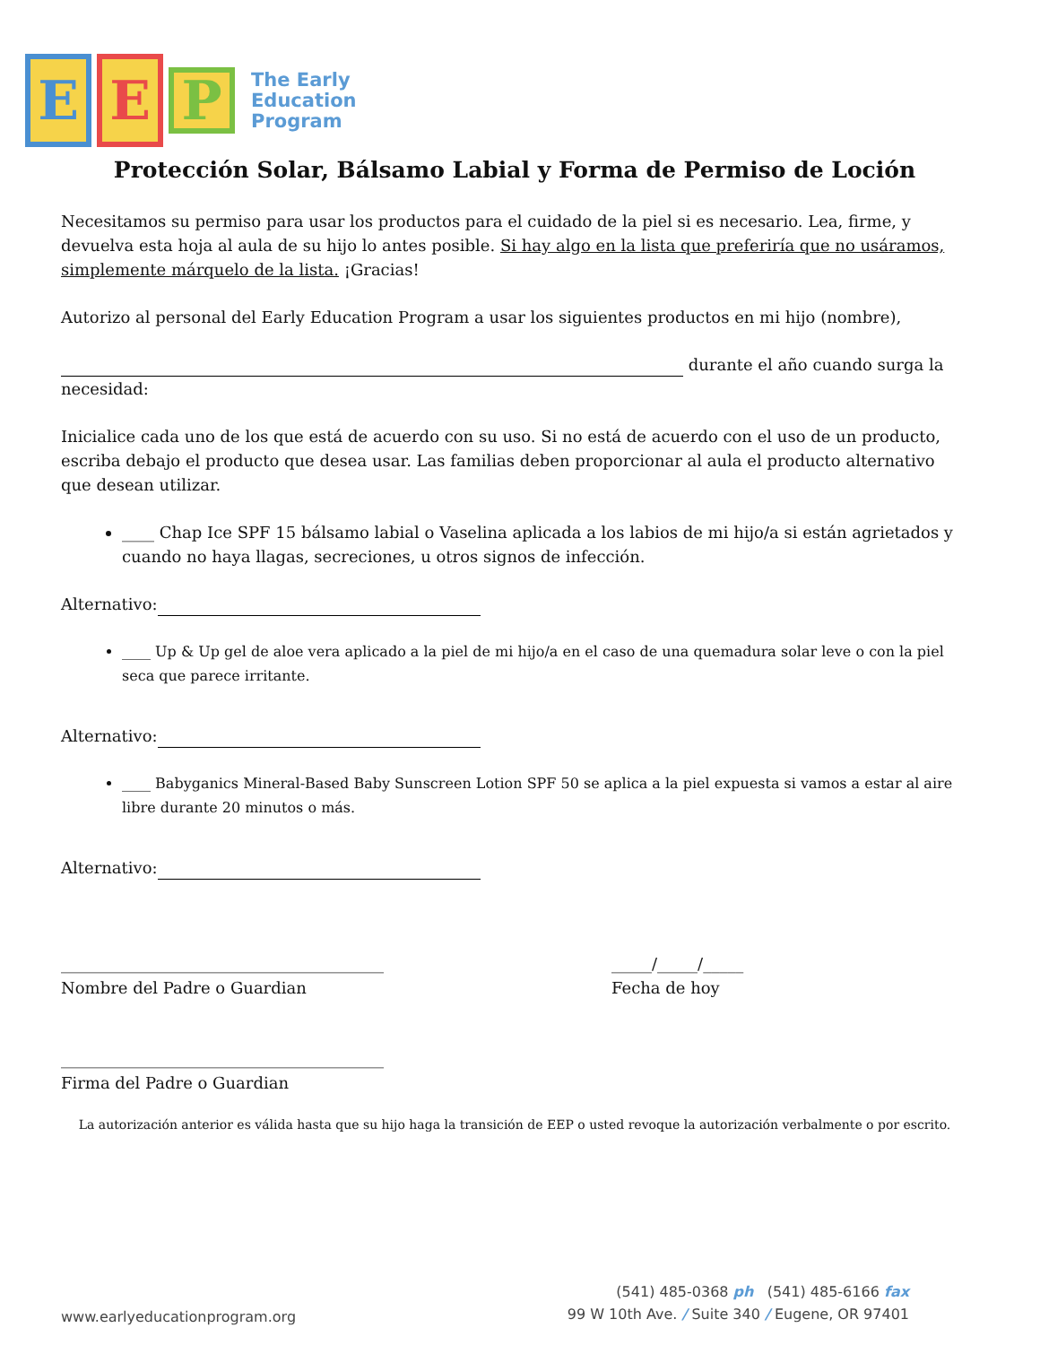E E P
The Early
Education
Program
Protección Solar, Bálsamo Labial y Forma de Permiso de Loción
Necesitamos su permiso para usar los productos para el cuidado de la piel si es necesario. Lea, firme, y devuelva esta hoja al aula de su hijo lo antes posible. Si hay algo en la lista que preferiría que no usáramos, simplemente márquelo de la lista. ¡Gracias!
Autorizo al personal del Early Education Program a usar los siguientes productos en mi hijo (nombre),
durante el año cuando surga la necesidad:
Inicialice cada uno de los que está de acuerdo con su uso. Si no está de acuerdo con el uso de un producto, escriba debajo el producto que desea usar. Las familias deben proporcionar al aula el producto alternativo que desean utilizar.
____ Chap Ice SPF 15 bálsamo labial o Vaselina aplicada a los labios de mi hijo/a si están agrietados y cuando no haya llagas, secreciones, u otros signos de infección.
Alternativo:
____ Up & Up gel de aloe vera aplicado a la piel de mi hijo/a en el caso de una quemadura solar leve o con la piel seca que parece irritante.
Alternativo:
____ Babyganics Mineral-Based Baby Sunscreen Lotion SPF 50 se aplica a la piel expuesta si vamos a estar al aire libre durante 20 minutos o más.
Alternativo:
________________________________________
Nombre del Padre o Guardian
_____/_____/_____
Fecha de hoy
________________________________________
Firma del Padre o Guardian
La autorización anterior es válida hasta que su hijo haga la transición de EEP o usted revoque la autorización verbalmente o por escrito.
www.earlyeducationprogram.org
(541) 485-0368 ph (541) 485-6166 fax
99 W 10th Ave. / Suite 340 / Eugene, OR 97401